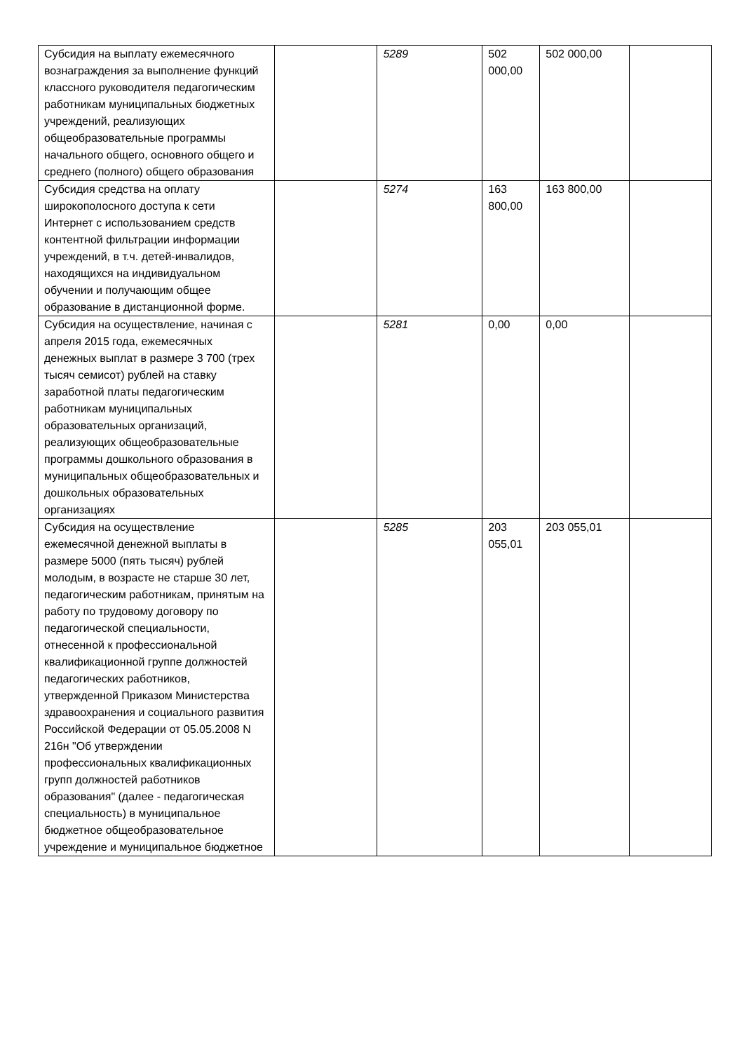| Субсидия на выплату ежемесячного вознаграждения за выполнение функций классного руководителя педагогическим работникам муниципальных бюджетных учреждений, реализующих общеобразовательные программы начального общего, основного общего и среднего (полного) общего образования | | 5289 | 502 000,00 | 502 000,00 | |
| Субсидия средства на оплату широкополосного доступа к сети Интернет с использованием средств контентной фильтрации информации учреждений, в т.ч. детей-инвалидов, находящихся на индивидуальном обучении и получающим общее образование в дистанционной форме. | | 5274 | 163 800,00 | 163 800,00 | |
| Субсидия на осуществление, начиная с апреля 2015 года, ежемесячных денежных выплат в размере 3 700 (трех тысяч семисот) рублей на ставку заработной платы педагогическим работникам муниципальных образовательных организаций, реализующих общеобразовательные программы дошкольного образования в муниципальных общеобразовательных и дошкольных образовательных организациях | | 5281 | 0,00 | 0,00 | |
| Субсидия на осуществление ежемесячной денежной выплаты в размере 5000 (пять тысяч) рублей молодым, в возрасте не старше 30 лет, педагогическим работникам, принятым на работу по трудовому договору по педагогической специальности, отнесенной к профессиональной квалификационной группе должностей педагогических работников, утвержденной Приказом Министерства здравоохранения и социального развития Российской Федерации от 05.05.2008 N 216н "Об утверждении профессиональных квалификационных групп должностей работников образования" (далее - педагогическая специальность) в муниципальное бюджетное общеобразовательное учреждение и муниципальное бюджетное | | 5285 | 203 055,01 | 203 055,01 | |